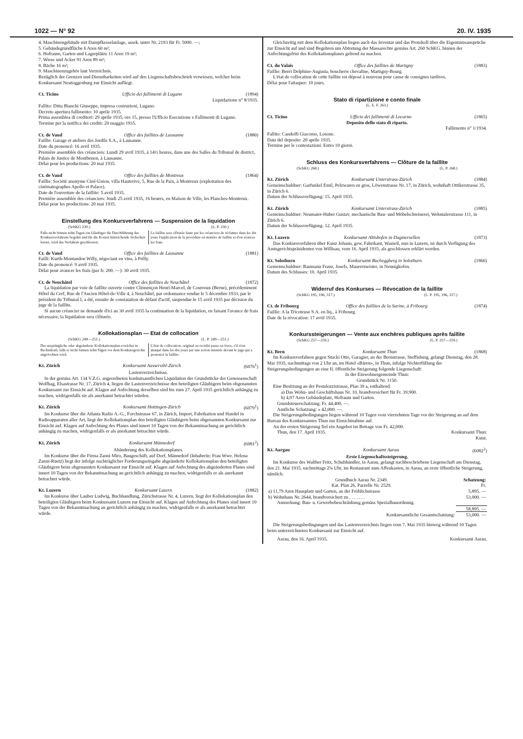1022 — N° 92 20. IV. 1935
4. Maschinengebäude mit Dampfkesselanlage, assek. unter Nr. 2193 für Fr. 5000. —;
5. Gebäudegrundfläche 6 Aren 60 m²;
6. Hofraum, Garten und Lagerplätze 11 Aren 19 m²;
7. Wiese und Acker 91 Aren 89 m²;
8. Bäche 16 m²;
9. Maschinenzugehör laut Verzeichnis.
Bezüglich der Grenzen und Dienstbarkeiten wird auf den Liegenschaftsbeschrieb verwiesen, welcher beim Konkursamt Neutoggenburg zur Einsicht aufliegt.
Ct. Ticino Ufficio dei fallimenti di Lugano (1894)
Liquidazione n° 8/1935.
Fallito: Ditta Bianchi Giuseppe, impresa costruzioni, Lugano.
Decreto apertura fallimento: 10 aprile 1935.
Prima assemblea di creditori: 29 aprile 1935, ore 15, presso l'Ufficio Esecuzione e Fallimenti di Lugano.
Termine per la notifica dei crediti: 20 maggio 1935.
Ct. de Vaud Office des faillites de Lausanne (1880)
Faillie: Garage et ateliers des Jordils S.A., à Lausanne.
Date du prononcé: 16 avril 1935.
Première assemblée des créanciers: Lundi 29 avril 1935, à 14½ heures, dans une des Salles du Tribunal de district, Palais de Justice de Montbenon, à Lausanne.
Délai pour les productions: 20 mai 1935.
Ct. de Vaud Office des faillites de Montreux (1864)
Faillie: Société anonyme Ciné-Union, villa Hauterive, 5, Rue de la Paix, à Montreux (exploitation des cinématographes Apollo et Palace).
Date de l'ouverture de la faillite: 5 avril 1935.
Première assemblée des créanciers: Jeudi 25 avril 1935, 16 heures, en Maison de Ville, les Planches-Montreux.
Délai pour les productions: 20 mai 1935.
Einstellung des Konkursverfahrens — Suspension de la liquidation
(SchKG 230.) (L. P. 230.)
Falls nicht binnen zehn Tagen ein Gläubiger die Durchführung des Konkursverfahrens begehrt und für die Kosten hinreichende Sicherheit leistet, wird das Verfahren geschlossen.
La faillite sera clôturée faute par les créanciers de réclamer dans les dix jours l'application de la procédure en matière de faillite et d'en avancer les frais.
Ct. de Vaud Office des faillites de Lausanne (1881)
Failli: Kurth-Montandon Willy, négociant en vins, à Prilly.
Date du prononcé: 9 avril 1935.
Délai pour avancer les frais (par fr. 200. —): 30 avril 1935.
Ct. de Neuchâtel Office des faillites de Neuchâtel (1872)
La liquidation par voie de faillite ouverte contre Clémençon Henri-Marcel, de Courroux (Berne), précédemment Hôtel du Cerf, Rue de l'Ancien Hôtel-de-Ville 4, à Neuchâtel, par ordonnance rendue le 5 décembre 1933, par le président du Tribunal I, a été, ensuite de constatation de défaut d'actif, suspendue le 15 avril 1935 par décision du juge de la faillite.
Si aucun créancier ne demande d'ici au 30 avril 1935 la continuation de la liquidation, en faisant l'avance de frais nécessaire, la liquidation sera clôturée.
Kollokationsplan — Etat de collocation
(SchKG 249—251.) (L. P. 249—251.)
Der ursprüngliche oder abgeänderte Kollokationsplan erwächst in Rechtskraft, falls er nicht binnen zehn Tagen vor dem Konkursgerichte angefochten wird.
L'état de collocation, original ou rectifié passe en force, s'il n'est attaqué dans les dix jours par une action intentée devant le juge qui a prononcé la faillite.
Kt. Zürich Konkursamt Aussersihl-Zürich (6076<sup>1</sup>)
Lastenverzeichnisse.
In der gemäss Art. 134 V.Z.G. angeordneten konkursamtlichen Liquidation der Grundstücke der Genossenschaft Wolfhag, Elsastrasse Nr. 17, Zürich 4, liegen die Lastenverzeichnisse den beteiligten Gläubigern beim obgenannten Konkursamt zur Einsicht auf. Klagen auf Anfechtung derselben sind bis zum 27. April 1935 gerichtlich anhängig zu machen, widrigenfalls sie als anerkannt betrachtet würden.
Kt. Zürich Konkursamt Hottingen-Zürich (6079<sup>1</sup>)
Im Konkurse über die Atlanta Radio A.-G., Forchstrasse 67, in Zürich, Import, Fabrikation und Handel in Radioapparaten aller Art, liegt der Kollokationsplan den beteiligten Gläubigern beim obgenannten Konkursamt zur Einsicht auf. Klagen auf Anfechtung des Planes sind innert 10 Tagen von der Bekanntmachung an gerichtlich anhängig zu machen, widrigenfalls er als anerkannt betrachtet würde.
Kt. Zürich Konkursamt Männedorf (6081<sup>2</sup>)
Abänderung des Kollokationsplanes.
Im Konkurse über die Firma Zanni Miro, Baugeschäft, auf Dorf, Männedorf (Inhaberin: Frau Wwe. Helena Zanni-Ruetz) liegt der infolge nachträglicher Forderungseingabe abgeänderte Kollokationsplan den beteiligten Gläubigern beim obgenannten Konkursamt zur Einsicht auf. Klagen auf Anfechtung des abgeänderten Planes sind innert 10 Tagen von der Bekanntmachung an gerichtlich anhängig zu machen, widrigenfalls er als anerkannt betrachtet würde.
Kt. Luzern Konkursamt Luzern (1882)
Im Konkurse über Lauber Ludwig, Buchhandlung, Zürichstrasse Nr. 4, Luzern, liegt der Kollokationsplan den beteiligten Gläubigern beim Konkursamt Luzern zur Einsicht auf. Klagen auf Anfechtung des Planes sind innert 10 Tagen von der Bekanntmachung an gerichtlich anhängig zu machen, widrigenfalls er als anerkannt betrachtet würde.
Gleichzeitig mit dem Kollokationsplan liegen auch das Inventar und das Protokoll über die Eigentumsansprüche zur Einsicht auf und sind Begehren um Abtretung der Massarechte gemäss Art. 260 SchKG. binnen der Anfechtungsfrist des Kollokationsplanes geltend zu machen.
Ct. du Valais Office des faillites de Martigny (1883)
Faillie: Beeri Delphine-Augusta, boucherie chevaline, Martigny-Bourg.
L'état de collocation de cette faillite est déposé à nouveau pour cause de consignes tardives.
Délai pour l'attaquer: 10 jours.
Stato di ripartizione e conto finale
(L. E. F. 263.)
Ct. Ticino Ufficio dei fallimenti di Locarno (1865)
Deposito dello stato di riparto.
Fallimento n° 1/1934.
Fallito: Candolfi Giacomo, Losone.
Data del deposito: 20 aprile 1935.
Termine per le contestazioni: Entro 10 giorni.
Schluss des Konkursverfahrens — Clôture de la faillite
(SchKG 268.) (L. P. 268.)
Kt. Zürich Konkursamt Unterstrass-Zürich (1884)
Gemeinschuldner: Garfunkel Emil, Pelzwaren en gros, Löwenstrasse Nr. 17, in Zürich, wohnhaft Ottikerstrasse 35, in Zürich 6.
Datum der Schlussverfügung: 15. April 1935.
Kt. Zürich Konkursamt Unterstrass-Zürich (1885)
Gemeinschuldner: Neumaier-Huber Gustav, mechanische Bau- und Möbelschreinerei, Wehntalerstrasse 111, in Zürich 6.
Datum der Schlussverfügung: 12. April 1935.
Kt. Luzern Konkursamt Altishofen in Dagmersellen (1873)
Das Konkursverfahren über Kunz Johann, gew. Fabrikant, Wauwil, nun in Luzern, ist durch Verfügung des Amtsgerichtspräsidenten von Willisau, vom 16. April 1935, als geschlossen erklärt worden.
Kt. Solothurn Konkursamt Bucheggberg in Solothurn (1866)
Gemeinschuldner: Baumann Franz, Josefs, Maurermeister, in Nennigkofen.
Datum des Schlusses: 10. April 1935.
Widerruf des Konkurses — Révocation de la faillite
(SchKG 195, 196, 317.) (L. P. 195, 196, 317.)
Ct. de Fribourg Office des faillites de la Sarine, à Fribourg (1874)
Faillie: A la Tricoteuse S.A. en liq., à Fribourg.
Date de la révocation: 17 avril 1935.
Konkurssteigerungen — Vente aux enchères publiques après faillite
(SchKG 257—259.) (L. P. 257—259.)
Kt. Bern Konkursamt Thun (1868)
Im Konkursverfahren gegen Stucki Otto, Garagier, an der Bernstrasse, Steffisburg, gelangt Dienstag, den 28. Mai 1935, nachmittags von 2 Uhr an, im Hotel «Bären», in Thun, infolge Nichterfüllung der Steigerungsbedingungen an eine II. öffentliche Steigerung folgende Liegenschaft:
In der Einwohnergemeinde Thun:
Grundstück Nr. 1150.
Eine Besitzung an der Pestalozzistrasse, Plan 39 a, enthaltend:
a) Das Wohn- und Geschäftshaus Nr. 10, brandversichert für Fr. 39,900.
b) 4,97 Aren Gebäudeplatz, Hofraum und Garten.
Grundsteuerschatzung: Fr. 44,400. —.
Amtliche Schatzung: » 42,000. —.
Die Steigerungsbedingungen liegen während 10 Tagen vom vierzehnten Tage vor der Steigerung an auf dem Bureau des Konkursamtes Thun zur Einsichtnahme auf.
An der ersten Steigerung fiel ein Angebot im Betrage von Fr. 42,000.
Thun, den 17. April 1935. Konkursamt Thun:
Kunz.
Kt. Aargau Konkursamt Aarau (6082<sup>2</sup>)
Erste Liegenschaftssteigerung.
Im Konkurse des Walther Fritz, Schuhhändler, in Aarau, gelangt nachbeschriebene Liegenschaft am Dienstag, den 21. Mai 1935, nachmittags 2¼ Uhr, im Restaurant zum Affenkasten, in Aarau, an erste öffentliche Steigerung, nämlich:
| Grundbuch Aarau Nr. 2349. | Schatzung: |
| Kat. Plan 26, Parzelle Nr. 2529. | Fr. |
| a) 11,79 Aren Hausplatz und Garten, an der Fröhlichstrasse | 5,895. — |
| b) Wohnhaus Nr. 2644, brandversichert zu . . . . . . . | 53,000. — |
| Anmerkung: Bau- u. Gewerbebeschränkung gemäss Spezialbauordnung. | |
| | 58,895. — |
| Konkursamtliche Gesamtschatzung: | 53,000. — |
Die Steigerungsbedingungen und das Lastenverzeichnis liegen vom 7. Mai 1935 hinweg während 10 Tagen beim unterzeichneten Konkursamt zur Einsicht auf.
Aarau, den 16. April 1935. Konkursamt Aarau.